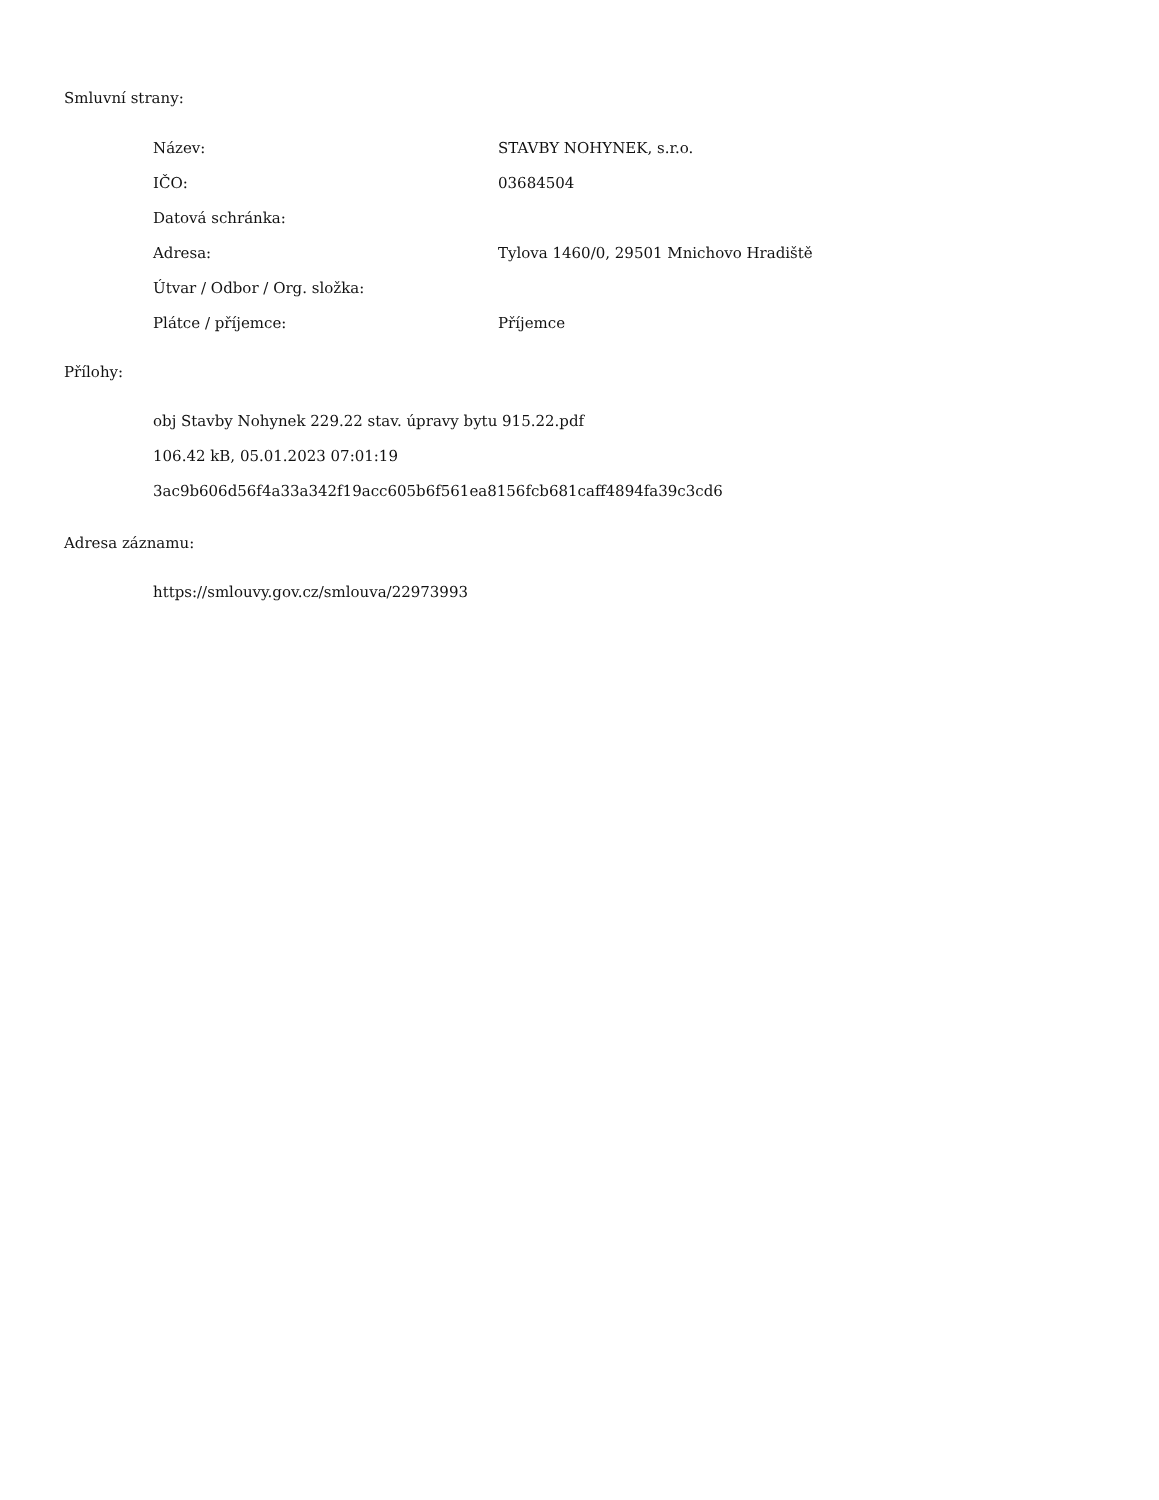Smluvní strany:
| Název: | STAVBY NOHYNEK, s.r.o. |
| IČO: | 03684504 |
| Datová schránka: | |
| Adresa: | Tylova 1460/0, 29501 Mnichovo Hradiště |
| Útvar / Odbor / Org. složka: | |
| Plátce / příjemce: | Příjemce |
Přílohy:
obj Stavby Nohynek 229.22 stav. úpravy bytu 915.22.pdf
106.42 kB, 05.01.2023 07:01:19
3ac9b606d56f4a33a342f19acc605b6f561ea8156fcb681caff4894fa39c3cd6
Adresa záznamu:
https://smlouvy.gov.cz/smlouva/22973993